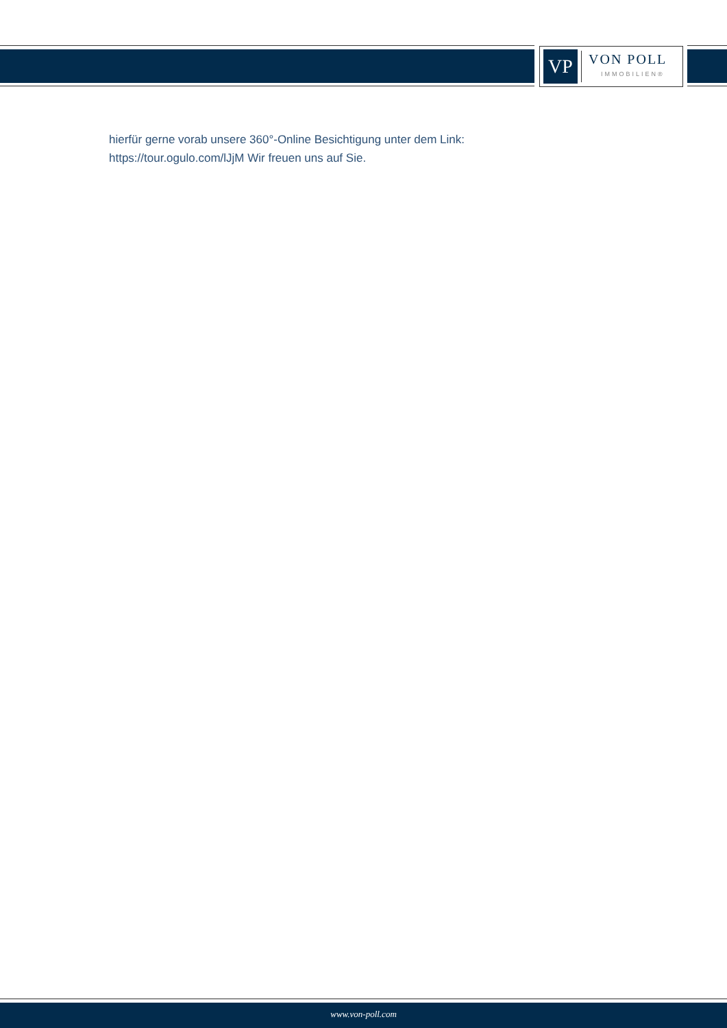VP
VON POLL
IMMOBILIEN®
hierfür gerne vorab unsere 360°-Online Besichtigung unter dem Link: https://tour.ogulo.com/lJjM Wir freuen uns auf Sie.
www.von-poll.com